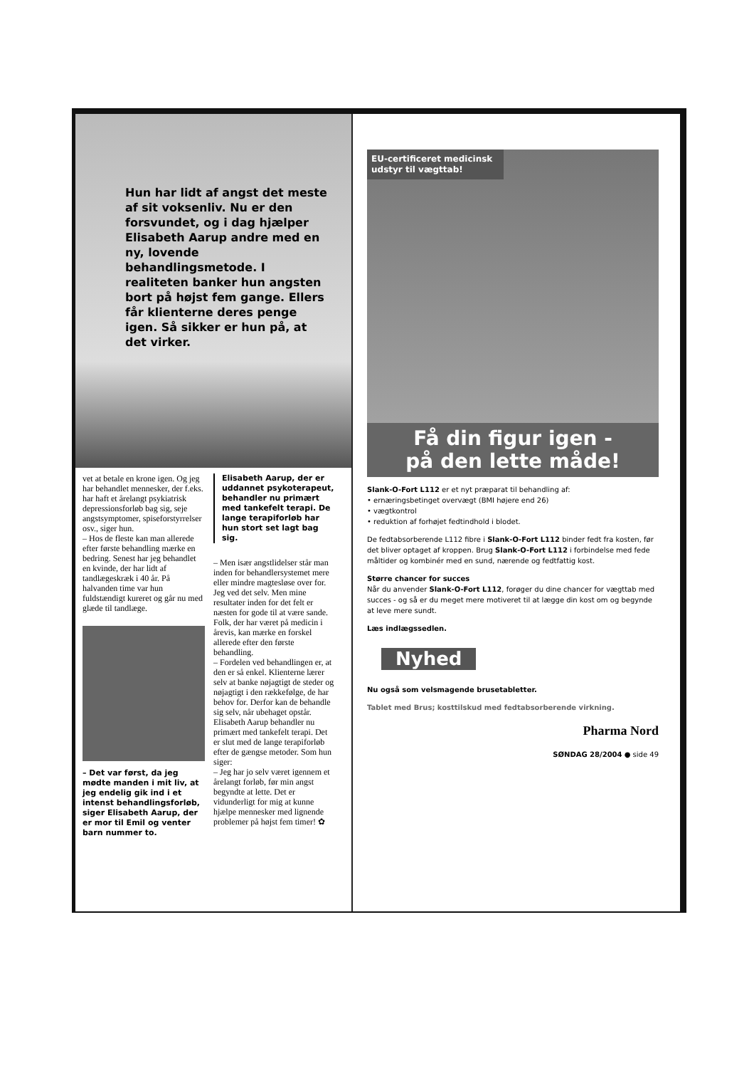Hun har lidt af angst det meste af sit voksenliv. Nu er den forsvundet, og i dag hjælper Elisabeth Aarup andre med en ny, lovende behandlingsmetode. I realiteten banker hun angsten bort på højst fem gange. Ellers får klienterne deres penge igen. Så sikker er hun på, at det virker.
vet at betale en krone igen. Og jeg har behandlet mennesker, der f.eks. har haft et årelangt psykiatrisk depressionsforløb bag sig, seje angstsymptomer, spiseforstyrrelser osv., siger hun.
– Hos de fleste kan man allerede efter første behandling mærke en bedring. Senest har jeg behandlet en kvinde, der har lidt af tandlægeskræk i 40 år. På halvanden time var hun fuldstændigt kureret og går nu med glæde til tandlæge.
– Det var først, da jeg mødte manden i mit liv, at jeg endelig gik ind i et intenst behandlingsforløb, siger Elisabeth Aarup, der er mor til Emil og venter barn nummer to.
Elisabeth Aarup, der er uddannet psykoterapeut, behandler nu primært med tankefelt terapi. De lange terapiforløb har hun stort set lagt bag sig.
– Men især angstlidelser står man inden for behandlersystemet mere eller mindre magtesløse over for. Jeg ved det selv. Men mine resultater inden for det felt er næsten for gode til at være sande. Folk, der har været på medicin i årevis, kan mærke en forskel allerede efter den første behandling.
– Fordelen ved behandlingen er, at den er så enkel. Klienterne lærer selv at banke nøjagtigt de steder og nøjagtigt i den rækkefølge, de har behov for. Derfor kan de behandle sig selv, når ubehaget opstår.
Elisabeth Aarup behandler nu primært med tankefelt terapi. Det er slut med de lange terapiforløb efter de gængse metoder. Som hun siger:
– Jeg har jo selv været igennem et årelangt forløb, før min angst begyndte at lette. Det er vidunderligt for mig at kunne hjælpe mennesker med lignende problemer på højst fem timer! ✿
EU-certificeret medicinsk udstyr til vægttab!
Få din figur igen -
på den lette måde!
Slank-O-Fort L112 er et nyt præparat til behandling af:
• ernæringsbetinget overvægt (BMI højere end 26)
• vægtkontrol
• reduktion af forhøjet fedtindhold i blodet.
De fedtabsorberende L112 fibre i Slank-O-Fort L112 binder fedt fra kosten, før det bliver optaget af kroppen. Brug Slank-O-Fort L112 i forbindelse med fede måltider og kombinér med en sund, nærende og fedtfattig kost.
Større chancer for succes
Når du anvender Slank-O-Fort L112, forøger du dine chancer for vægttab med succes - og så er du meget mere motiveret til at lægge din kost om og begynde at leve mere sundt.
Læs indlægssedlen.
Nyhed
Nu også som velsmagende brusetabletter.
Tablet med Brus; kosttilskud med fedtabsorberende virkning.
Pharma Nord
SØNDAG 28/2004 ● side 49